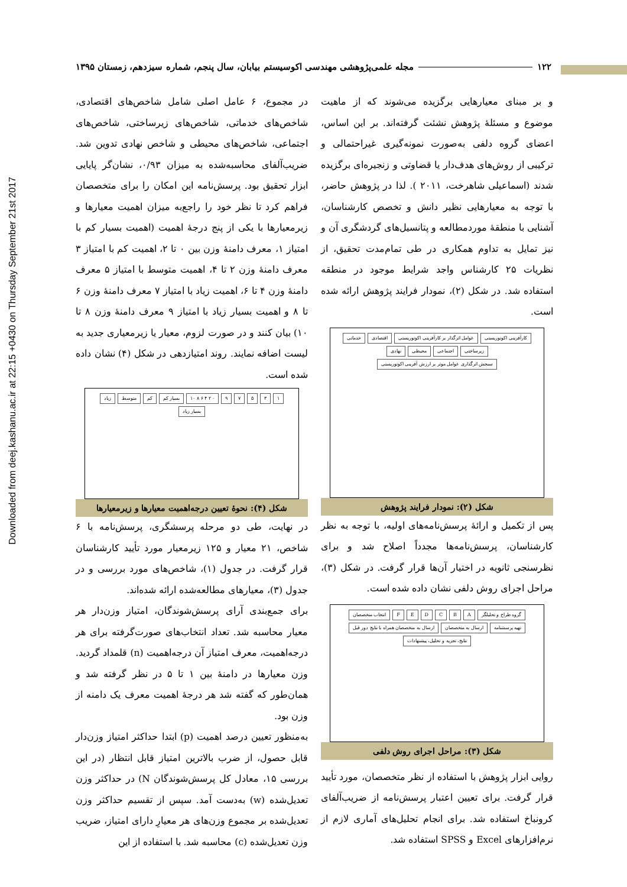Downloaded from deej.kashanu.ac.ir at 22:15 +0430 on Thursday September 21st 2017
۱۲۲ مجله علمی‌پژوهشی مهندسی اکوسیستم بیابان، سال پنجم، شماره سیزدهم، زمستان ۱۳۹۵
و بر مبنای معیارهایی برگزیده می‌شوند که از ماهیت موضوع و مسئلهٔ پژوهش نشئت گرفته‌اند. بر این اساس، اعضای گروه دلفی به‌صورت نمونه‌گیری غیراحتمالی و ترکیبی از روش‌های هدف‌دار یا قضاوتی و زنجیره‌ای برگزیده شدند (اسماعیلی شاهرخت، ۲۰۱۱ ). لذا در پژوهش حاضر، با توجه به معیارهایی نظیر دانش و تخصص کارشناسان، آشنایی با منطقهٔ موردمطالعه و پتانسیل‌های گردشگری آن و نیز تمایل به تداوم همکاری در طی تمام‌مدت تحقیق، از نظریات ۲۵ کارشناس واجد شرایط موجود در منطقه استفاده شد. در شکل (۲)، نمودار فرایند پژوهش ارائه شده است.
کارآفرینی اکوتوریستی عوامل اثرگذار بر کارآفرینی اکوتوریستی اقتصادی خدماتی زیرساختی اجتماعی محیطی نهادی سنجش اثرگذاری عوامل موثر بر ارزش آفرینی اکوتوریستی
شکل (۲): نمودار فرایند پژوهش
پس از تکمیل و ارائهٔ پرسش‌نامه‌های اولیه، با توجه به نظر کارشناسان، پرسش‌نامه‌ها مجدداً اصلاح شد و برای نظرسنجی ثانویه در اختیار آن‌ها قرار گرفت. در شکل (۳)، مراحل اجرای روش دلفی نشان داده شده است.
گروه طراح و تحلیلگر ABCDEF انتخاب متخصصان تهیه پرسشنامه ارسال به متخصصان ارسال به متخصصان همراه با نتایج دور قبل نتایج، تجزیه و تحلیل، پیشنهادات
شکل (۳): مراحل اجرای روش دلفی
روایی ابزار پژوهش با استفاده از نظر متخصصان، مورد تأیید قرار گرفت. برای تعیین اعتبار پرسش‌نامه از ضریب‌آلفای کرونباخ استفاده شد. برای انجام تحلیل‌های آماری لازم از نرم‌افزارهای Excel و SPSS استفاده شد.
در مجموع، ۶ عامل اصلی شامل شاخص‌های اقتصادی، شاخص‌های خدماتی، شاخص‌های زیرساختی، شاخص‌های اجتماعی، شاخص‌های محیطی و شاخص نهادی تدوین شد. ضریب‌آلفای محاسبه‌شده به میزان ۰/۹۳، نشان‌گر پایایی ابزار تحقیق بود. پرسش‌نامه این امکان را برای متخصصان فراهم کرد تا نظر خود را راجع‌به میزان اهمیت معیارها و زیرمعیارها با یکی از پنج درجهٔ اهمیت (اهمیت بسیار کم با امتیاز ۱، معرف دامنهٔ وزن بین ۰ تا ۲، اهمیت کم با امتیاز ۳ معرف دامنهٔ وزن ۲ تا ۴، اهمیت متوسط با امتیاز ۵ معرف دامنهٔ وزن ۴ تا ۶، اهمیت زیاد با امتیاز ۷ معرف دامنهٔ وزن ۶ تا ۸ و اهمیت بسیار زیاد با امتیاز ۹ معرف دامنهٔ وزن ۸ تا ۱۰) بیان کنند و در صورت لزوم، معیار یا زیرمعیاری جدید به لیست اضافه نمایند. روند امتیازدهی در شکل (۴) نشان داده شده است.
۱۳۵۷۹ ۰ ۲ ۴ ۶ ۸ ۱۰ بسیار کم کم متوسط زیاد بسیار زیاد
شکل (۴): نحوهٔ تعیین درجه‌اهمیت معیارها و زیرمعیارها
در نهایت، طی دو مرحله پرسشگری، پرسش‌نامه با ۶ شاخص، ۲۱ معیار و ۱۲۵ زیرمعیار مورد تأیید کارشناسان قرار گرفت. در جدول (۱)، شاخص‌های مورد بررسی و در جدول (۳)، معیارهای مطالعه‌شده ارائه شده‌اند.
برای جمع‌بندی آرای پرسش‌شوندگان، امتیاز وزن‌دار هر معیار محاسبه شد. تعداد انتخاب‌های صورت‌گرفته برای هر درجه‌اهمیت، معرف امتیاز آن درجه‌اهمیت (n) قلمداد گردید. وزن معیارها در دامنهٔ بین ۱ تا ۵ در نظر گرفته شد و همان‌طور که گفته شد هر درجهٔ اهمیت معرف یک دامنه از وزن بود.
به‌منظور تعیین درصد اهمیت (p) ابتدا حداکثر امتیاز وزن‌دار قابل حصول، از ضرب بالاترین امتیاز قابل انتظار (در این بررسی ۱۵، معادل کل پرسش‌شوندگان N) در حداکثر وزن تعدیل‌شده (w) به‌دست آمد. سپس از تقسیم حداکثر وزن تعدیل‌شده بر مجموع وزن‌های هر معیارِ دارای امتیاز، ضریب وزن تعدیل‌شده (c) محاسبه شد. با استفاده از این